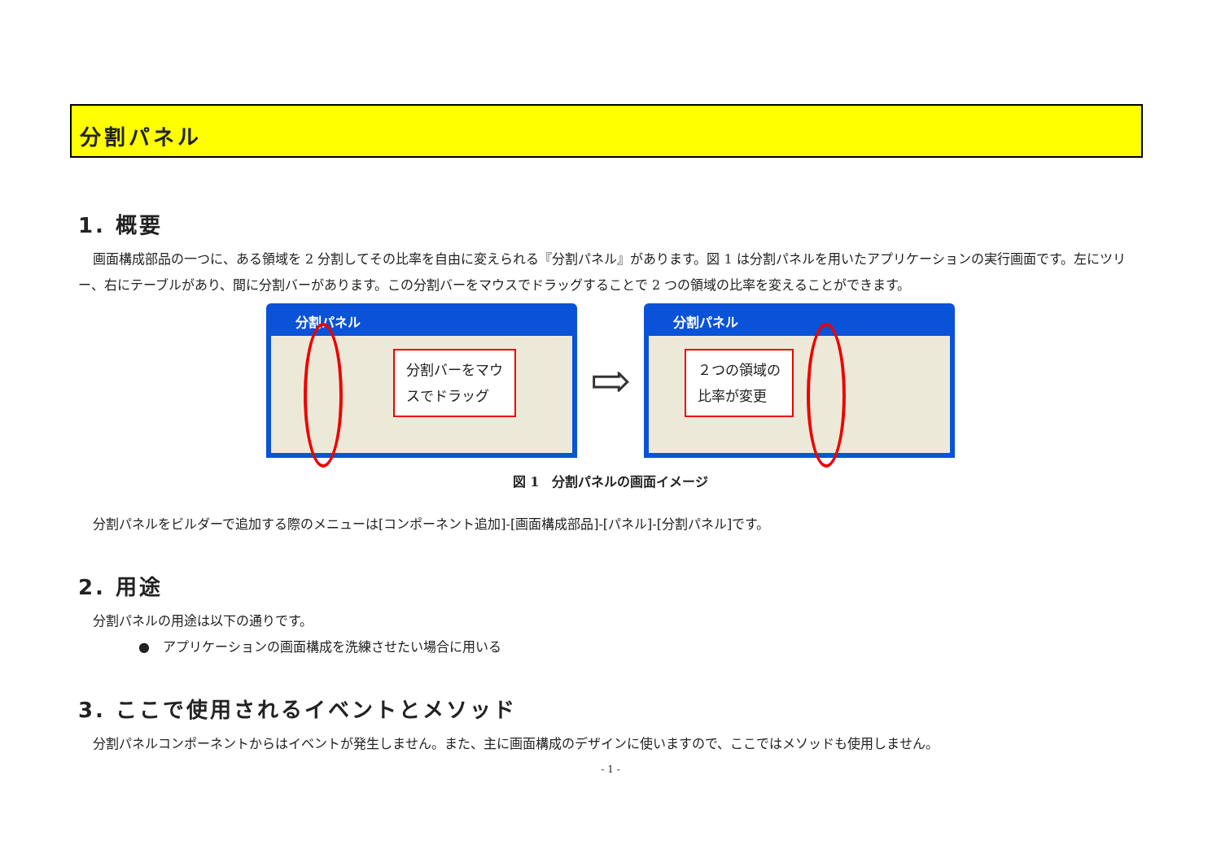分割パネル
1. 概要
画面構成部品の一つに、ある領域を 2 分割してその比率を自由に変えられる『分割パネル』があります。図 1 は分割パネルを用いたアプリケーションの実行画面です。左にツリー、右にテーブルがあり、間に分割バーがあります。この分割バーをマウスでドラッグすることで 2 つの領域の比率を変えることができます。
分割パネル
分割バーをマウ
スでドラッグ
⇨
分割パネル
２つの領域の
比率が変更
図 1　分割パネルの画面イメージ
分割パネルをビルダーで追加する際のメニューは[コンポーネント追加]-[画面構成部品]-[パネル]-[分割パネル]です。
2. 用途
分割パネルの用途は以下の通りです。
●　アプリケーションの画面構成を洗練させたい場合に用いる
3. ここで使用されるイベントとメソッド
分割パネルコンポーネントからはイベントが発生しません。また、主に画面構成のデザインに使いますので、ここではメソッドも使用しません。
- 1 -